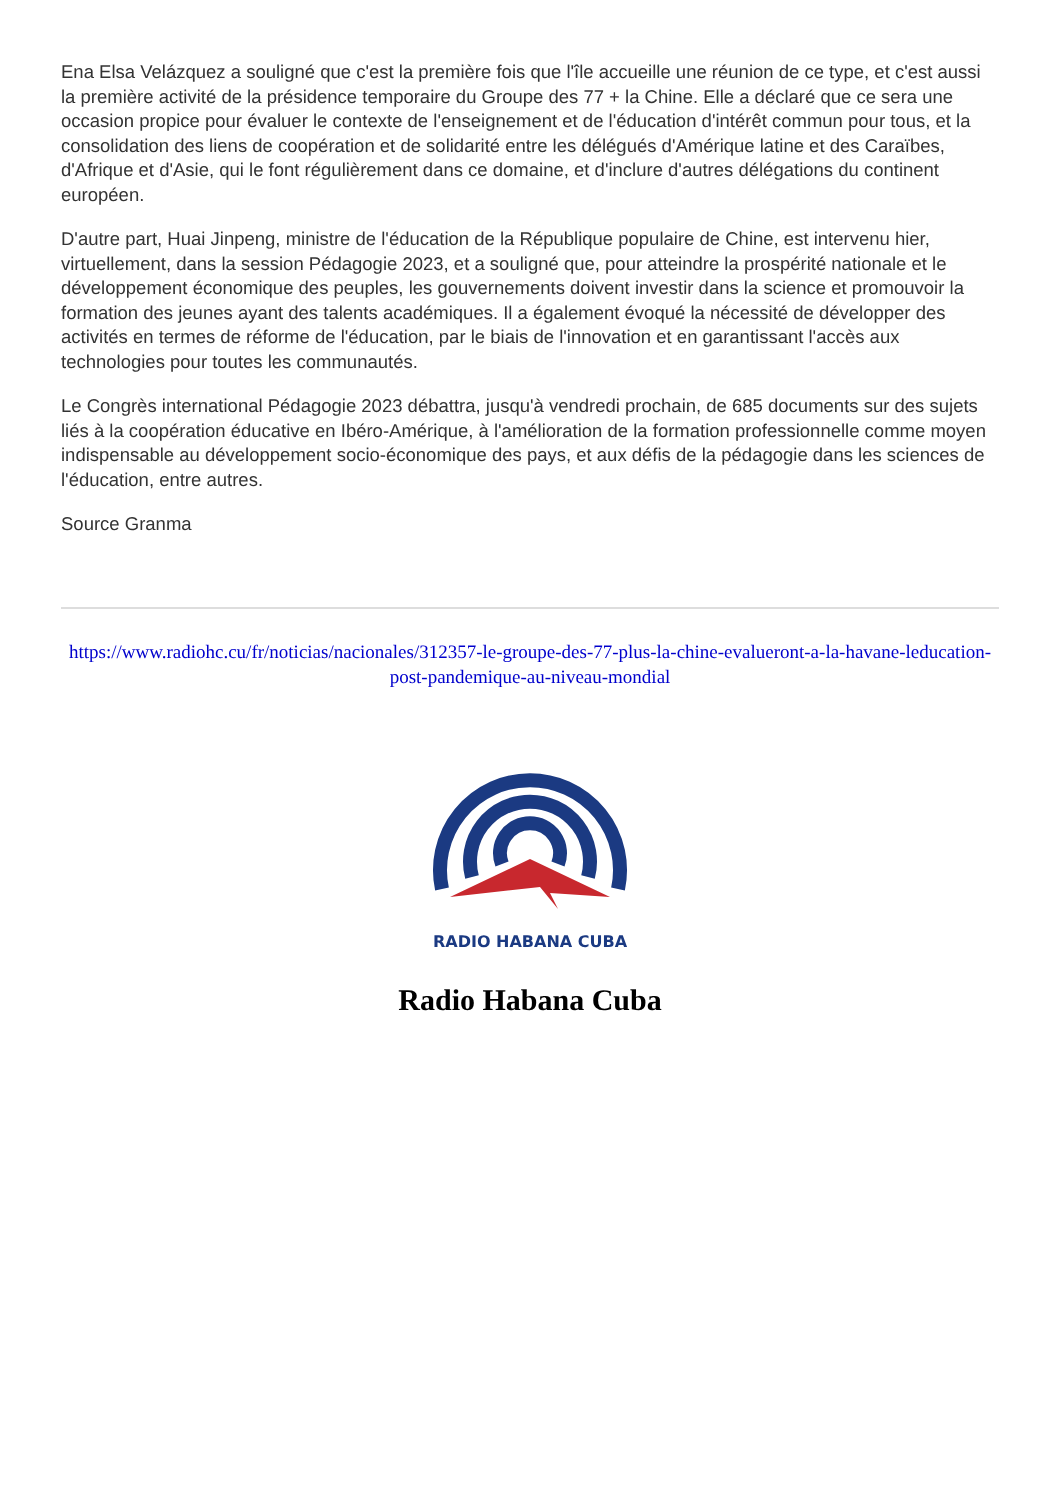Ena Elsa Velázquez a souligné que c'est la première fois que l'île accueille une réunion de ce type, et c'est aussi la première activité de la présidence temporaire du Groupe des 77 + la Chine. Elle a déclaré que ce sera une occasion propice pour évaluer le contexte de l'enseignement et de l'éducation d'intérêt commun pour tous, et la consolidation des liens de coopération et de solidarité entre les délégués d'Amérique latine et des Caraïbes, d'Afrique et d'Asie, qui le font régulièrement dans ce domaine, et d'inclure d'autres délégations du continent européen.
D'autre part, Huai Jinpeng, ministre de l'éducation de la République populaire de Chine, est intervenu hier, virtuellement, dans la session Pédagogie 2023, et a souligné que, pour atteindre la prospérité nationale et le développement économique des peuples, les gouvernements doivent investir dans la science et promouvoir la formation des jeunes ayant des talents académiques. Il a également évoqué la nécessité de développer des activités en termes de réforme de l'éducation, par le biais de l'innovation et en garantissant l'accès aux technologies pour toutes les communautés.
Le Congrès international Pédagogie 2023 débattra, jusqu'à vendredi prochain, de 685 documents sur des sujets liés à la coopération éducative en Ibéro-Amérique, à l'amélioration de la formation professionnelle comme moyen indispensable au développement socio-économique des pays, et aux défis de la pédagogie dans les sciences de l'éducation, entre autres.
Source Granma
https://www.radiohc.cu/fr/noticias/nacionales/312357-le-groupe-des-77-plus-la-chine-evalueront-a-la-havane-leducation-post-pandemique-au-niveau-mondial
RADIO HABANA CUBA
Radio Habana Cuba